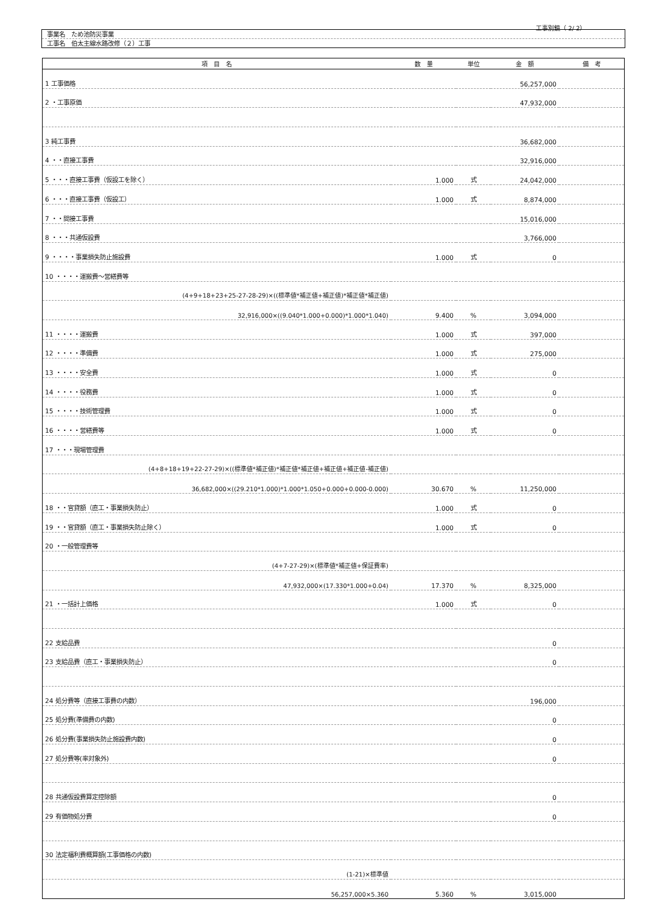工事別鏡（ 2/ 2）
事業名　ため池防災事業
工事名　伯太主線水路改修（２）工事
| 項 目 名 | 数 量 | 単位 | 金 額 | 備 考 |
| --- | --- | --- | --- | --- |
| 1 工事価格 | | | 56,257,000 | |
| 2 ・工事原価 | | | 47,932,000 | |
| 3 純工事費 | | | 36,682,000 | |
| 4 ・・直接工事費 | | | 32,916,000 | |
| 5 ・・・直接工事費（仮設工を除く） | 1.000 | 式 | 24,042,000 | |
| 6 ・・・直接工事費（仮設工） | 1.000 | 式 | 8,874,000 | |
| 7 ・・間接工事費 | | | 15,016,000 | |
| 8 ・・・共通仮設費 | | | 3,766,000 | |
| 9 ・・・・事業損失防止施設費 | 1.000 | 式 | 0 | |
| 10 ・・・・運搬費～営繕費等 | | | | |
| (4+9+18+23+25-27-28-29)×((標準値*補正値+補正値)*補正値*補正値) | | | | |
| 32,916,000×((9.040*1.000+0.000)*1.000*1.040) | 9.400 | % | 3,094,000 | |
| 11 ・・・・運搬費 | 1.000 | 式 | 397,000 | |
| 12 ・・・・準備費 | 1.000 | 式 | 275,000 | |
| 13 ・・・・安全費 | 1.000 | 式 | 0 | |
| 14 ・・・・役務費 | 1.000 | 式 | 0 | |
| 15 ・・・・技術管理費 | 1.000 | 式 | 0 | |
| 16 ・・・・営繕費等 | 1.000 | 式 | 0 | |
| 17 ・・・現場管理費 | | | | |
| (4+8+18+19+22-27-29)×((標準値*補正値)*補正値*補正値+補正値+補正値-補正値) | | | | |
| 36,682,000×((29.210*1.000)*1.000*1.050+0.000+0.000-0.000) | 30.670 | % | 11,250,000 | |
| 18 ・・官貸額（直工・事業損失防止） | 1.000 | 式 | 0 | |
| 19 ・・官貸額（直工・事業損失防止除く） | 1.000 | 式 | 0 | |
| 20 ・一般管理費等 | | | | |
| (4+7-27-29)×(標準値*補正値+保証費率) | | | | |
| 47,932,000×(17.330*1.000+0.04) | 17.370 | % | 8,325,000 | |
| 21 ・一括計上価格 | 1.000 | 式 | 0 | |
| 22 支給品費 | | | 0 | |
| 23 支給品費（直工・事業損失防止） | | | 0 | |
| 24 処分費等（直接工事費の内数） | | | 196,000 | |
| 25 処分費(準備費の内数) | | | 0 | |
| 26 処分費(事業損失防止施設費内数) | | | 0 | |
| 27 処分費等(率対象外) | | | 0 | |
| 28 共通仮設費算定控除額 | | | 0 | |
| 29 有価物処分費 | | | 0 | |
| 30 法定福利費概算額(工事価格の内数) | | | | |
| (1-21)×標準値 | | | | |
| 56,257,000×5.360 | 5.360 | % | 3,015,000 | |